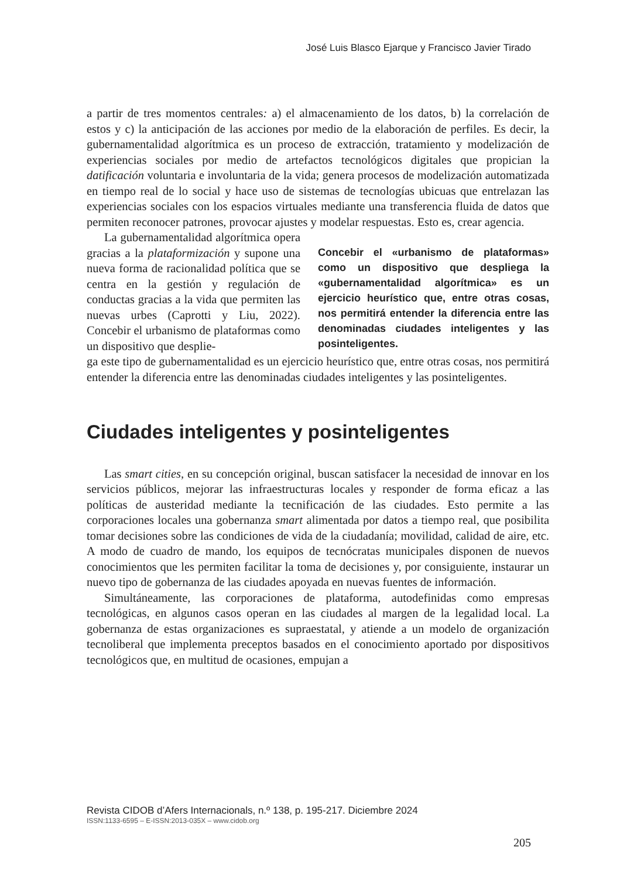José Luis Blasco Ejarque y Francisco Javier Tirado
a partir de tres momentos centrales: a) el almacenamiento de los datos, b) la correlación de estos y c) la anticipación de las acciones por medio de la elaboración de perfiles. Es decir, la gubernamentalidad algorítmica es un proceso de extracción, tratamiento y modelización de experiencias sociales por medio de artefactos tecnológicos digitales que propician la datificación voluntaria e involuntaria de la vida; genera procesos de modelización automatizada en tiempo real de lo social y hace uso de sistemas de tecnologías ubicuas que entrelazan las experiencias sociales con los espacios virtuales mediante una transferencia fluida de datos que permiten reconocer patrones, provocar ajustes y modelar respuestas. Esto es, crear agencia.
La gubernamentalidad algorítmica opera gracias a la plataformización y supone una nueva forma de racionalidad política que se centra en la gestión y regulación de conductas gracias a la vida que permiten las nuevas urbes (Caprotti y Liu, 2022). Concebir el urbanismo de plataformas como un dispositivo que desplie-
Concebir el «urbanismo de plataformas» como un dispositivo que despliega la «gubernamentalidad algorítmica» es un ejercicio heurístico que, entre otras cosas, nos permitirá entender la diferencia entre las denominadas ciudades inteligentes y las posinteligentes.
ga este tipo de gubernamentalidad es un ejercicio heurístico que, entre otras cosas, nos permitirá entender la diferencia entre las denominadas ciudades inteligentes y las posinteligentes.
Ciudades inteligentes y posinteligentes
Las smart cities, en su concepción original, buscan satisfacer la necesidad de innovar en los servicios públicos, mejorar las infraestructuras locales y responder de forma eficaz a las políticas de austeridad mediante la tecnificación de las ciudades. Esto permite a las corporaciones locales una gobernanza smart alimentada por datos a tiempo real, que posibilita tomar decisiones sobre las condiciones de vida de la ciudadanía; movilidad, calidad de aire, etc. A modo de cuadro de mando, los equipos de tecnócratas municipales disponen de nuevos conocimientos que les permiten facilitar la toma de decisiones y, por consiguiente, instaurar un nuevo tipo de gobernanza de las ciudades apoyada en nuevas fuentes de información.
Simultáneamente, las corporaciones de plataforma, autodefinidas como empresas tecnológicas, en algunos casos operan en las ciudades al margen de la legalidad local. La gobernanza de estas organizaciones es supraestatal, y atiende a un modelo de organización tecnoliberal que implementa preceptos basados en el conocimiento aportado por dispositivos tecnológicos que, en multitud de ocasiones, empujan a
Revista CIDOB d’Afers Internacionals, n.º 138, p. 195-217. Diciembre 2024
ISSN:1133-6595 – E-ISSN:2013-035X – www.cidob.org
205